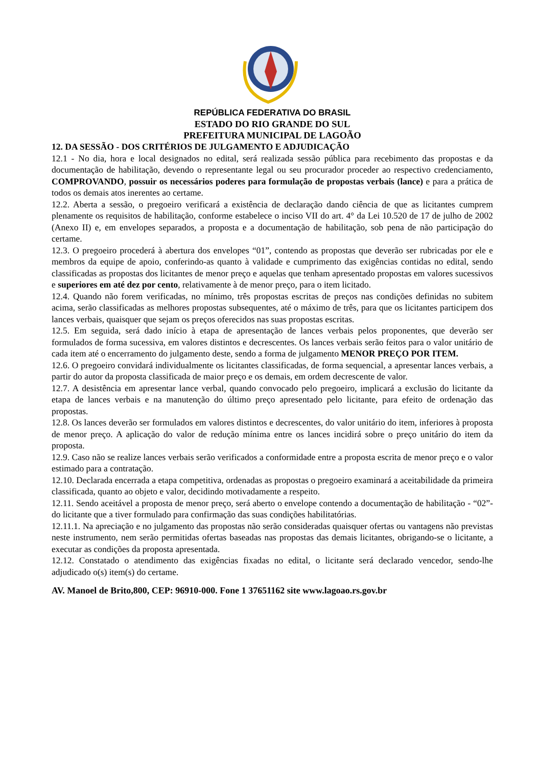REPÚBLICA FEDERATIVA DO BRASIL
ESTADO DO RIO GRANDE DO SUL
PREFEITURA MUNICIPAL DE LAGOÃO
12. DA SESSÃO - DOS CRITÉRIOS DE JULGAMENTO E ADJUDICAÇÃO
12.1 - No dia, hora e local designados no edital, será realizada sessão pública para recebimento das propostas e da documentação de habilitação, devendo o representante legal ou seu procurador proceder ao respectivo credenciamento, COMPROVANDO, possuir os necessários poderes para formulação de propostas verbais (lance) e para a prática de todos os demais atos inerentes ao certame.
12.2. Aberta a sessão, o pregoeiro verificará a existência de declaração dando ciência de que as licitantes cumprem plenamente os requisitos de habilitação, conforme estabelece o inciso VII do art. 4° da Lei 10.520 de 17 de julho de 2002 (Anexo II) e, em envelopes separados, a proposta e a documentação de habilitação, sob pena de não participação do certame.
12.3. O pregoeiro procederá à abertura dos envelopes “01”, contendo as propostas que deverão ser rubricadas por ele e membros da equipe de apoio, conferindo-as quanto à validade e cumprimento das exigências contidas no edital, sendo classificadas as propostas dos licitantes de menor preço e aquelas que tenham apresentado propostas em valores sucessivos e superiores em até dez por cento, relativamente à de menor preço, para o item licitado.
12.4. Quando não forem verificadas, no mínimo, três propostas escritas de preços nas condições definidas no subitem acima, serão classificadas as melhores propostas subsequentes, até o máximo de três, para que os licitantes participem dos lances verbais, quaisquer que sejam os preços oferecidos nas suas propostas escritas.
12.5. Em seguida, será dado início à etapa de apresentação de lances verbais pelos proponentes, que deverão ser formulados de forma sucessiva, em valores distintos e decrescentes. Os lances verbais serão feitos para o valor unitário de cada item até o encerramento do julgamento deste, sendo a forma de julgamento MENOR PREÇO POR ITEM.
12.6. O pregoeiro convidará individualmente os licitantes classificadas, de forma sequencial, a apresentar lances verbais, a partir do autor da proposta classificada de maior preço e os demais, em ordem decrescente de valor.
12.7. A desistência em apresentar lance verbal, quando convocado pelo pregoeiro, implicará a exclusão do licitante da etapa de lances verbais e na manutenção do último preço apresentado pelo licitante, para efeito de ordenação das propostas.
12.8. Os lances deverão ser formulados em valores distintos e decrescentes, do valor unitário do item, inferiores à proposta de menor preço. A aplicação do valor de redução mínima entre os lances incidirá sobre o preço unitário do item da proposta.
12.9. Caso não se realize lances verbais serão verificados a conformidade entre a proposta escrita de menor preço e o valor estimado para a contratação.
12.10. Declarada encerrada a etapa competitiva, ordenadas as propostas o pregoeiro examinará a aceitabilidade da primeira classificada, quanto ao objeto e valor, decidindo motivadamente a respeito.
12.11. Sendo aceitável a proposta de menor preço, será aberto o envelope contendo a documentação de habilitação - “02”- do licitante que a tiver formulado para confirmação das suas condições habilitatórias.
12.11.1. Na apreciação e no julgamento das propostas não serão consideradas quaisquer ofertas ou vantagens não previstas neste instrumento, nem serão permitidas ofertas baseadas nas propostas das demais licitantes, obrigando-se o licitante, a executar as condições da proposta apresentada.
12.12. Constatado o atendimento das exigências fixadas no edital, o licitante será declarado vencedor, sendo-lhe adjudicado o(s) item(s) do certame.
AV. Manoel de Brito,800, CEP: 96910-000. Fone 1 37651162 site www.lagoao.rs.gov.br